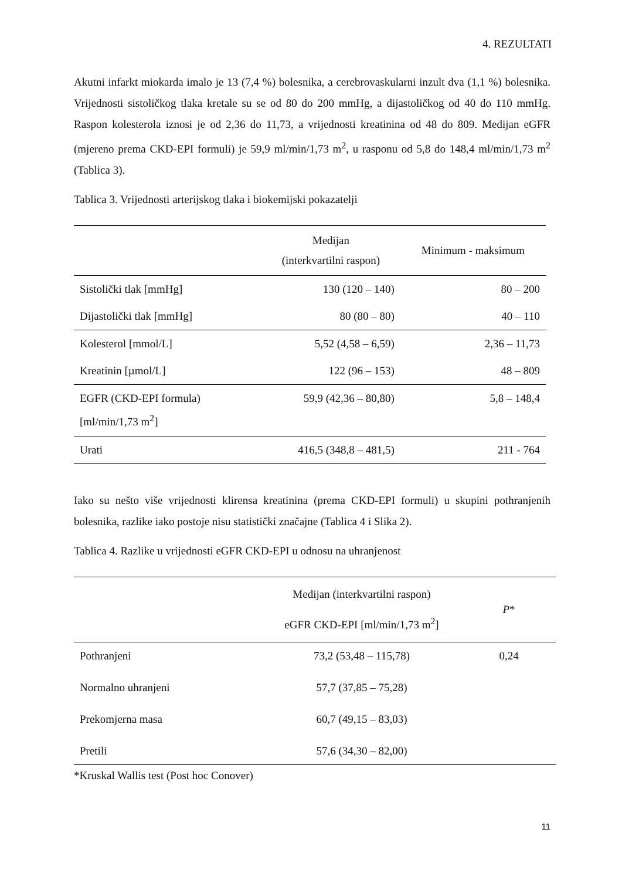4. REZULTATI
Akutni infarkt miokarda imalo je 13 (7,4 %) bolesnika, a cerebrovaskularni inzult dva (1,1 %) bolesnika. Vrijednosti sistoličkog tlaka kretale su se od 80 do 200 mmHg, a dijastoličkog od 40 do 110 mmHg. Raspon kolesterola iznosi je od 2,36 do 11,73, a vrijednosti kreatinina od 48 do 809. Medijan eGFR (mjereno prema CKD-EPI formuli) je 59,9 ml/min/1,73 m<sup>2</sup>, u rasponu od 5,8 do 148,4 ml/min/1,73 m<sup>2</sup> (Tablica 3).
Tablica 3. Vrijednosti arterijskog tlaka i biokemijski pokazatelji
| | Medijan (interkvartilni raspon) | Minimum - maksimum |
| --- | --- | --- |
| Sistolički tlak [mmHg] | 130 (120 – 140) | 80 – 200 |
| Dijastolički tlak [mmHg] | 80 (80 – 80) | 40 – 110 |
| Kolesterol [mmol/L] | 5,52 (4,58 – 6,59) | 2,36 – 11,73 |
| Kreatinin [µmol/L] | 122 (96 – 153) | 48 – 809 |
| EGFR (CKD-EPI formula) [ml/min/1,73 m<sup>2</sup>] | 59,9 (42,36 – 80,80) | 5,8 – 148,4 |
| Urati | 416,5 (348,8 – 481,5) | 211 - 764 |
Iako su nešto više vrijednosti klirensa kreatinina (prema CKD-EPI formuli) u skupini pothranjenih bolesnika, razlike iako postoje nisu statistički značajne (Tablica 4 i Slika 2).
Tablica 4. Razlike u vrijednosti eGFR CKD-EPI u odnosu na uhranjenost
| | Medijan (interkvartilni raspon) eGFR CKD-EPI [ml/min/1,73 m<sup>2</sup>] | P * |
| --- | --- | --- |
| Pothranjeni | 73,2 (53,48 – 115,78) | 0,24 |
| Normalno uhranjeni | 57,7 (37,85 – 75,28) | |
| Prekomjerna masa | 60,7 (49,15 – 83,03) | |
| Pretili | 57,6 (34,30 – 82,00) | |
*Kruskal Wallis test (Post hoc Conover)
11